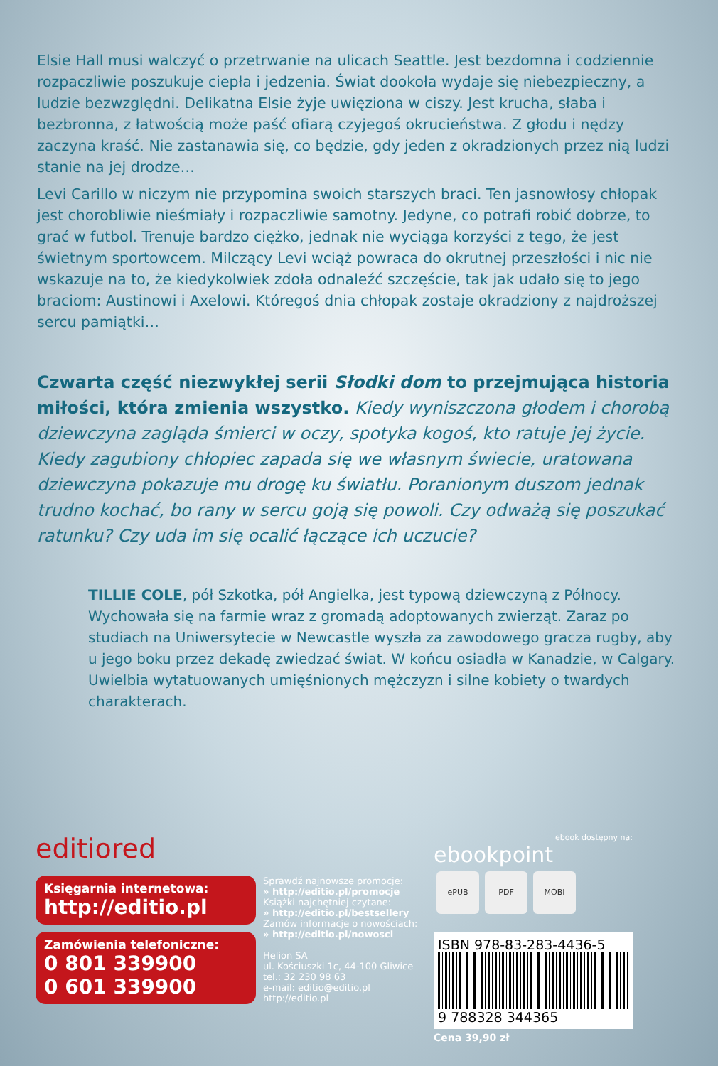Elsie Hall musi walczyć o przetrwanie na ulicach Seattle. Jest bezdomna i codziennie rozpaczliwie poszukuje ciepła i jedzenia. Świat dookoła wydaje się niebezpieczny, a ludzie bezwzględni. Delikatna Elsie żyje uwięziona w ciszy. Jest krucha, słaba i bezbronna, z łatwością może paść ofiarą czyjegoś okrucieństwa. Z głodu i nędzy zaczyna kraść. Nie zastanawia się, co będzie, gdy jeden z okradzionych przez nią ludzi stanie na jej drodze…
Levi Carillo w niczym nie przypomina swoich starszych braci. Ten jasnowłosy chłopak jest chorobliwie nieśmiały i rozpaczliwie samotny. Jedyne, co potrafi robić dobrze, to grać w futbol. Trenuje bardzo ciężko, jednak nie wyciąga korzyści z tego, że jest świetnym sportowcem. Milczący Levi wciąż powraca do okrutnej przeszłości i nic nie wskazuje na to, że kiedykolwiek zdoła odnaleźć szczęście, tak jak udało się to jego braciom: Austinowi i Axelowi. Któregoś dnia chłopak zostaje okradziony z najdroższej sercu pamiątki…
Czwarta część niezwykłej serii Słodki dom to przejmująca historia miłości, która zmienia wszystko. Kiedy wyniszczona głodem i chorobą dziewczyna zagląda śmierci w oczy, spotyka kogoś, kto ratuje jej życie. Kiedy zagubiony chłopiec zapada się we własnym świecie, uratowana dziewczyna pokazuje mu drogę ku światłu. Poranionym duszom jednak trudno kochać, bo rany w sercu goją się powoli. Czy odważą się poszukać ratunku? Czy uda im się ocalić łączące ich uczucie?
TILLIE COLE, pół Szkotka, pół Angielka, jest typową dziewczyną z Północy. Wychowała się na farmie wraz z gromadą adoptowanych zwierząt. Zaraz po studiach na Uniwersytecie w Newcastle wyszła za zawodowego gracza rugby, aby u jego boku przez dekadę zwiedzać świat. W końcu osiadła w Kanadzie, w Calgary. Uwielbia wytatuowanych umięśnionych mężczyzn i silne kobiety o twardych charakterach.
editiored
Księgarnia internetowa:
http://editio.pl
Zamówienia telefoniczne:
0 801 339900
0 601 339900
Sprawdź najnowsze promocje:
» http://editio.pl/promocje
Książki najchętniej czytane:
» http://editio.pl/bestsellery
Zamów informacje o nowościach:
» http://editio.pl/nowosci
Helion SA
ul. Kościuszki 1c, 44-100 Gliwice
tel.: 32 230 98 63
e-mail: editio@editio.pl
http://editio.pl
ebook dostępny na:
ebookpoint
ePUB PDF MOBI
ISBN 978-83-283-4436-5
9 788328 344365
Cena 39,90 zł